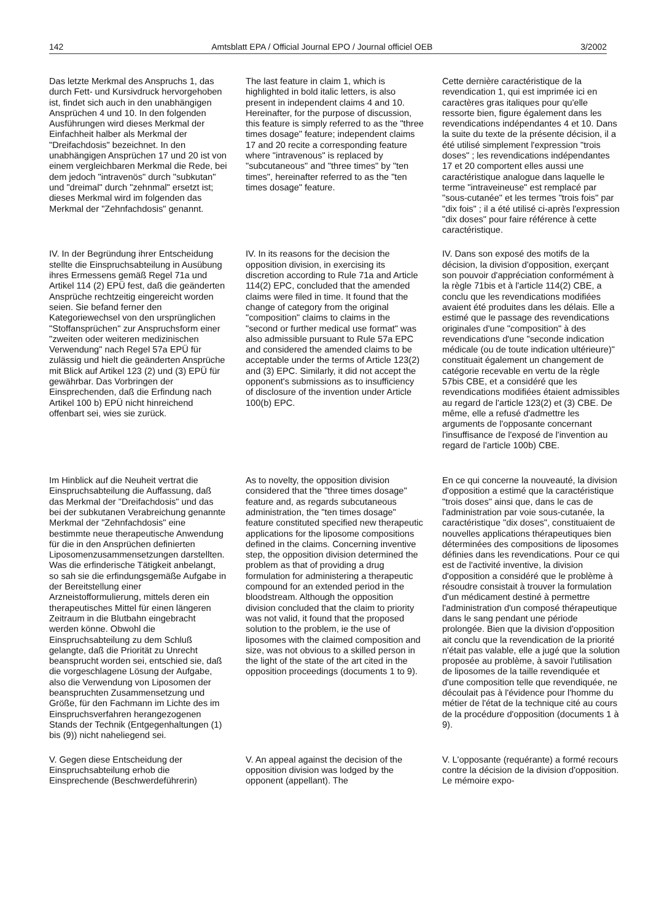142 Amtsblatt EPA / Official Journal EPO / Journal officiel OEB 3/2002
Das letzte Merkmal des Anspruchs 1, das durch Fett- und Kursivdruck hervorgehoben ist, findet sich auch in den unabhängigen Ansprüchen 4 und 10. In den folgenden Ausführungen wird dieses Merkmal der Einfachheit halber als Merkmal der "Dreifachdosis" bezeichnet. In den unabhängigen Ansprüchen 17 und 20 ist von einem vergleichbaren Merkmal die Rede, bei dem jedoch "intravenös" durch "subkutan" und "dreimal" durch "zehnmal" ersetzt ist; dieses Merkmal wird im folgenden das Merkmal der "Zehnfachdosis" genannt.
The last feature in claim 1, which is highlighted in bold italic letters, is also present in independent claims 4 and 10. Hereinafter, for the purpose of discussion, this feature is simply referred to as the "three times dosage" feature; independent claims 17 and 20 recite a corresponding feature where "intravenous" is replaced by "subcutaneous" and "three times" by "ten times", hereinafter referred to as the "ten times dosage" feature.
Cette dernière caractéristique de la revendication 1, qui est imprimée ici en caractères gras italiques pour qu'elle ressorte bien, figure également dans les revendications indépendantes 4 et 10. Dans la suite du texte de la présente décision, il a été utilisé simplement l'expression "trois doses" ; les revendications indépendantes 17 et 20 comportent elles aussi une caractéristique analogue dans laquelle le terme "intraveineuse" est remplacé par "sous-cutanée" et les termes "trois fois" par "dix fois" ; il a été utilisé ci-après l'expression "dix doses" pour faire référence à cette caractéristique.
IV. In der Begründung ihrer Entscheidung stellte die Einspruchsabteilung in Ausübung ihres Ermessens gemäß Regel 71a und Artikel 114 (2) EPÜ fest, daß die geänderten Ansprüche rechtzeitig eingereicht worden seien. Sie befand ferner den Kategoriewechsel von den ursprünglichen "Stoffansprüchen" zur Anspruchsform einer "zweiten oder weiteren medizinischen Verwendung" nach Regel 57a EPÜ für zulässig und hielt die geänderten Ansprüche mit Blick auf Artikel 123 (2) und (3) EPÜ für gewährbar. Das Vorbringen der Einsprechenden, daß die Erfindung nach Artikel 100 b) EPÜ nicht hinreichend offenbart sei, wies sie zurück.
IV. In its reasons for the decision the opposition division, in exercising its discretion according to Rule 71a and Article 114(2) EPC, concluded that the amended claims were filed in time. It found that the change of category from the original "composition" claims to claims in the "second or further medical use format" was also admissible pursuant to Rule 57a EPC and considered the amended claims to be acceptable under the terms of Article 123(2) and (3) EPC. Similarly, it did not accept the opponent's submissions as to insufficiency of disclosure of the invention under Article 100(b) EPC.
IV. Dans son exposé des motifs de la décision, la division d'opposition, exerçant son pouvoir d'appréciation conformément à la règle 71bis et à l'article 114(2) CBE, a conclu que les revendications modifiées avaient été produites dans les délais. Elle a estimé que le passage des revendications originales d'une "composition" à des revendications d'une "seconde indication médicale (ou de toute indication ultérieure)" constituait également un changement de catégorie recevable en vertu de la règle 57bis CBE, et a considéré que les revendications modifiées étaient admissibles au regard de l'article 123(2) et (3) CBE. De même, elle a refusé d'admettre les arguments de l'opposante concernant l'insuffisance de l'exposé de l'invention au regard de l'article 100b) CBE.
Im Hinblick auf die Neuheit vertrat die Einspruchsabteilung die Auffassung, daß das Merkmal der "Dreifachdosis" und das bei der subkutanen Verabreichung genannte Merkmal der "Zehnfachdosis" eine bestimmte neue therapeutische Anwendung für die in den Ansprüchen definierten Liposomenzusammensetzungen darstellten. Was die erfinderische Tätigkeit anbelangt, so sah sie die erfindungsgemäße Aufgabe in der Bereitstellung einer Arzneistofformulierung, mittels deren ein therapeutisches Mittel für einen längeren Zeitraum in die Blutbahn eingebracht werden könne. Obwohl die Einspruchsabteilung zu dem Schluß gelangte, daß die Priorität zu Unrecht beansprucht worden sei, entschied sie, daß die vorgeschlagene Lösung der Aufgabe, also die Verwendung von Liposomen der beanspruchten Zusammensetzung und Größe, für den Fachmann im Lichte des im Einspruchsverfahren herangezogenen Stands der Technik (Entgegenhaltungen (1) bis (9)) nicht naheliegend sei.
As to novelty, the opposition division considered that the "three times dosage" feature and, as regards subcutaneous administration, the "ten times dosage" feature constituted specified new therapeutic applications for the liposome compositions defined in the claims. Concerning inventive step, the opposition division determined the problem as that of providing a drug formulation for administering a therapeutic compound for an extended period in the bloodstream. Although the opposition division concluded that the claim to priority was not valid, it found that the proposed solution to the problem, ie the use of liposomes with the claimed composition and size, was not obvious to a skilled person in the light of the state of the art cited in the opposition proceedings (documents 1 to 9).
En ce qui concerne la nouveauté, la division d'opposition a estimé que la caractéristique "trois doses" ainsi que, dans le cas de l'administration par voie sous-cutanée, la caractéristique "dix doses", constituaient de nouvelles applications thérapeutiques bien déterminées des compositions de liposomes définies dans les revendications. Pour ce qui est de l'activité inventive, la division d'opposition a considéré que le problème à résoudre consistait à trouver la formulation d'un médicament destiné à permettre l'administration d'un composé thérapeutique dans le sang pendant une période prolongée. Bien que la division d'opposition ait conclu que la revendication de la priorité n'était pas valable, elle a jugé que la solution proposée au problème, à savoir l'utilisation de liposomes de la taille revendiquée et d'une composition telle que revendiquée, ne découlait pas à l'évidence pour l'homme du métier de l'état de la technique cité au cours de la procédure d'opposition (documents 1 à 9).
V. Gegen diese Entscheidung der Einspruchsabteilung erhob die Einsprechende (Beschwerdeführerin)
V. An appeal against the decision of the opposition division was lodged by the opponent (appellant). The
V. L'opposante (requérante) a formé recours contre la décision de la division d'opposition. Le mémoire expo-